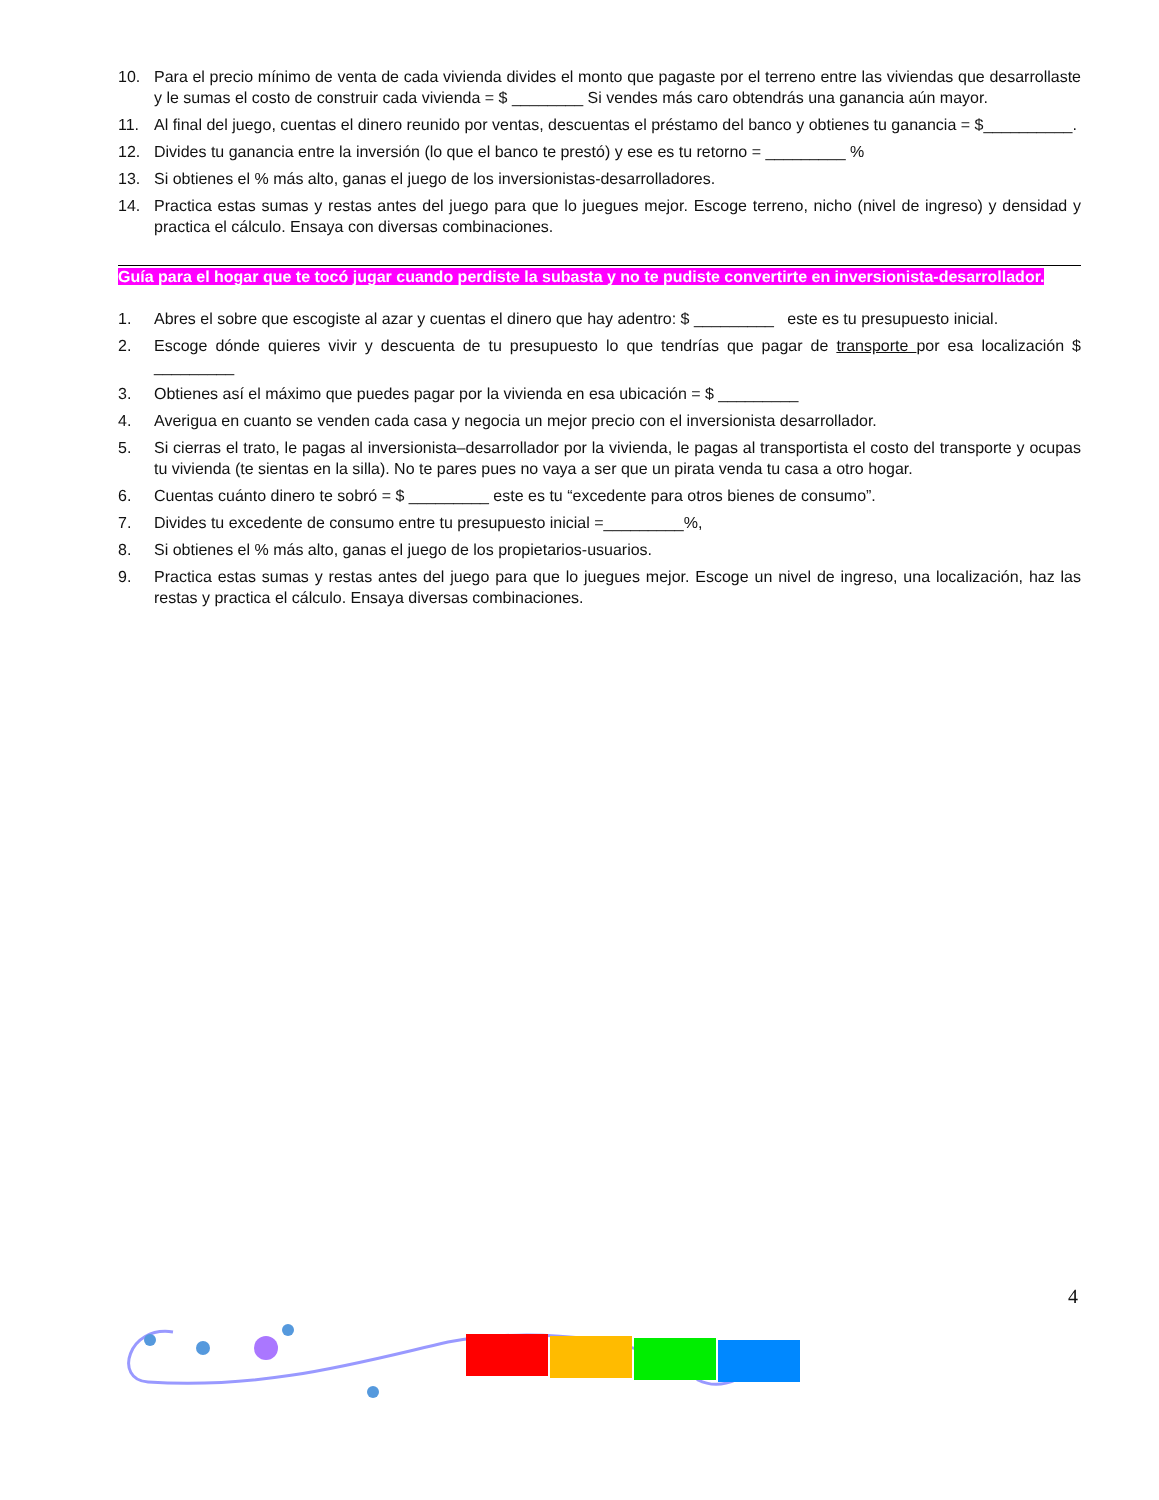10. Para el precio mínimo de venta de cada vivienda divides el monto que pagaste por el terreno entre las viviendas que desarrollaste y le sumas el costo de construir cada vivienda = $ ________ Si vendes más caro obtendrás una ganancia aún mayor.
11. Al final del juego, cuentas el dinero reunido por ventas, descuentas el préstamo del banco y obtienes tu ganancia = $__________.
12. Divides tu ganancia entre la inversión (lo que el banco te prestó) y ese es tu retorno = _________ %
13. Si obtienes el % más alto, ganas el juego de los inversionistas-desarrolladores.
14. Practica estas sumas y restas antes del juego para que lo juegues mejor. Escoge terreno, nicho (nivel de ingreso) y densidad y practica el cálculo. Ensaya con diversas combinaciones.
Guía para el hogar que te tocó jugar cuando perdiste la subasta y no te pudiste convertirte en inversionista-desarrollador.
1. Abres el sobre que escogiste al azar y cuentas el dinero que hay adentro: $ _________ este es tu presupuesto inicial.
2. Escoge dónde quieres vivir y descuenta de tu presupuesto lo que tendrías que pagar de transporte por esa localización $ _________
3. Obtienes así el máximo que puedes pagar por la vivienda en esa ubicación = $ _________
4. Averigua en cuanto se venden cada casa y negocia un mejor precio con el inversionista desarrollador.
5. Si cierras el trato, le pagas al inversionista–desarrollador por la vivienda, le pagas al transportista el costo del transporte y ocupas tu vivienda (te sientas en la silla). No te pares pues no vaya a ser que un pirata venda tu casa a otro hogar.
6. Cuentas cuánto dinero te sobró = $ _________ este es tu “excedente para otros bienes de consumo”.
7. Divides tu excedente de consumo entre tu presupuesto inicial =_________%,
8. Si obtienes el % más alto, ganas el juego de los propietarios-usuarios.
9. Practica estas sumas y restas antes del juego para que lo juegues mejor. Escoge un nivel de ingreso, una localización, haz las restas y practica el cálculo. Ensaya diversas combinaciones.
4